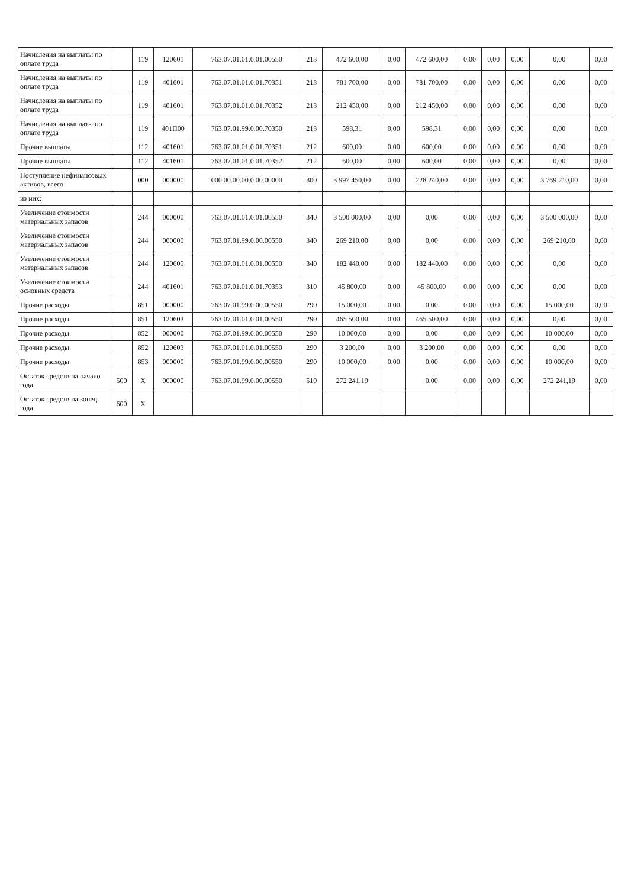| Начисления на выплаты по оплате труда | | 119 | 120601 | 763.07.01.01.0.01.00550 | 213 | 472 600,00 | 0,00 | 472 600,00 | 0,00 | 0,00 | 0,00 | 0,00 | 0,00 |
| Начисления на выплаты по оплате труда | | 119 | 401601 | 763.07.01.01.0.01.70351 | 213 | 781 700,00 | 0,00 | 781 700,00 | 0,00 | 0,00 | 0,00 | 0,00 | 0,00 |
| Начисления на выплаты по оплате труда | | 119 | 401601 | 763.07.01.01.0.01.70352 | 213 | 212 450,00 | 0,00 | 212 450,00 | 0,00 | 0,00 | 0,00 | 0,00 | 0,00 |
| Начисления на выплаты по оплате труда | | 119 | 401П00 | 763.07.01.99.0.00.70350 | 213 | 598,31 | 0,00 | 598,31 | 0,00 | 0,00 | 0,00 | 0,00 | 0,00 |
| Прочие выплаты | | 112 | 401601 | 763.07.01.01.0.01.70351 | 212 | 600,00 | 0,00 | 600,00 | 0,00 | 0,00 | 0,00 | 0,00 | 0,00 |
| Прочие выплаты | | 112 | 401601 | 763.07.01.01.0.01.70352 | 212 | 600,00 | 0,00 | 600,00 | 0,00 | 0,00 | 0,00 | 0,00 | 0,00 |
| Поступление нефинансовых активов, всего | | 000 | 000000 | 000.00.00.00.0.00.00000 | 300 | 3 997 450,00 | 0,00 | 228 240,00 | 0,00 | 0,00 | 0,00 | 3 769 210,00 | 0,00 |
| из них: | | | | | | | | | | | | | |
| Увеличение стоимости материальных запасов | | 244 | 000000 | 763.07.01.01.0.01.00550 | 340 | 3 500 000,00 | 0,00 | 0,00 | 0,00 | 0,00 | 0,00 | 3 500 000,00 | 0,00 |
| Увеличение стоимости материальных запасов | | 244 | 000000 | 763.07.01.99.0.00.00550 | 340 | 269 210,00 | 0,00 | 0,00 | 0,00 | 0,00 | 0,00 | 269 210,00 | 0,00 |
| Увеличение стоимости материальных запасов | | 244 | 120605 | 763.07.01.01.0.01.00550 | 340 | 182 440,00 | 0,00 | 182 440,00 | 0,00 | 0,00 | 0,00 | 0,00 | 0,00 |
| Увеличение стоимости основных средств | | 244 | 401601 | 763.07.01.01.0.01.70353 | 310 | 45 800,00 | 0,00 | 45 800,00 | 0,00 | 0,00 | 0,00 | 0,00 | 0,00 |
| Прочие расходы | | 851 | 000000 | 763.07.01.99.0.00.00550 | 290 | 15 000,00 | 0,00 | 0,00 | 0,00 | 0,00 | 0,00 | 15 000,00 | 0,00 |
| Прочие расходы | | 851 | 120603 | 763.07.01.01.0.01.00550 | 290 | 465 500,00 | 0,00 | 465 500,00 | 0,00 | 0,00 | 0,00 | 0,00 | 0,00 |
| Прочие расходы | | 852 | 000000 | 763.07.01.99.0.00.00550 | 290 | 10 000,00 | 0,00 | 0,00 | 0,00 | 0,00 | 0,00 | 10 000,00 | 0,00 |
| Прочие расходы | | 852 | 120603 | 763.07.01.01.0.01.00550 | 290 | 3 200,00 | 0,00 | 3 200,00 | 0,00 | 0,00 | 0,00 | 0,00 | 0,00 |
| Прочие расходы | | 853 | 000000 | 763.07.01.99.0.00.00550 | 290 | 10 000,00 | 0,00 | 0,00 | 0,00 | 0,00 | 0,00 | 10 000,00 | 0,00 |
| Остаток средств на начало года | 500 | X | 000000 | 763.07.01.99.0.00.00550 | 510 | 272 241,19 | | 0,00 | 0,00 | 0,00 | 0,00 | 272 241,19 | 0,00 |
| Остаток средств на конец года | 600 | X | | | | | | | | | | | |